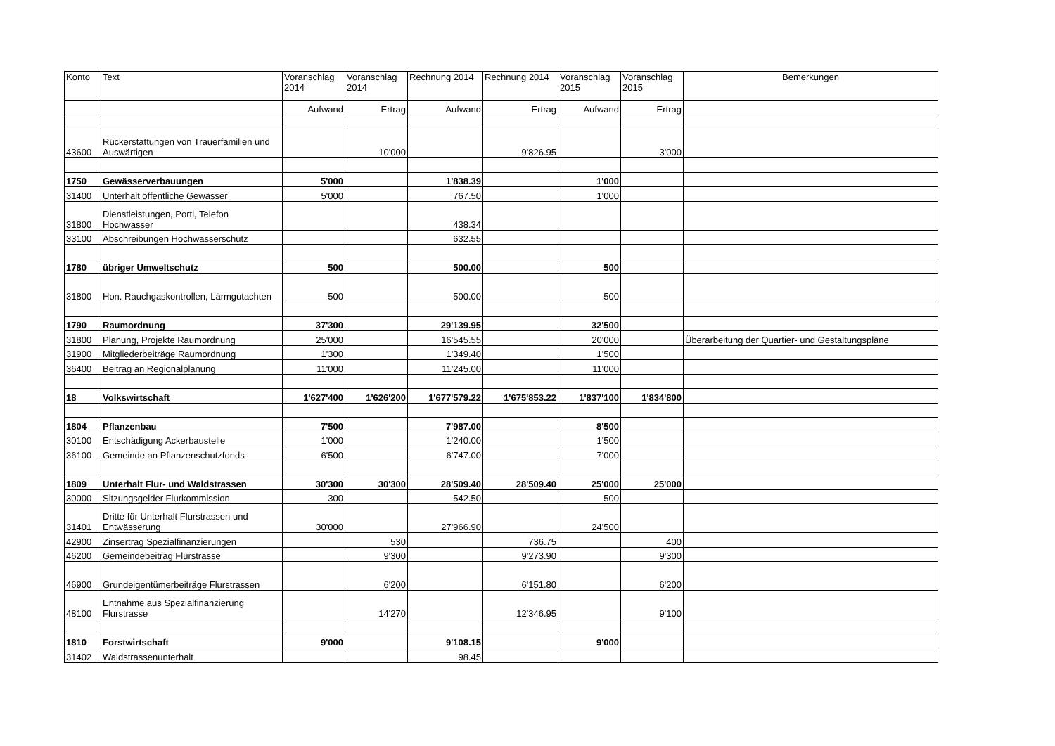| Konto | Text | Voranschlag 2014 | Voranschlag 2014 | Rechnung 2014 | Rechnung 2014 | Voranschlag 2015 | Voranschlag 2015 | Bemerkungen |
| --- | --- | --- | --- | --- | --- | --- | --- | --- |
| | | Aufwand | Ertrag | Aufwand | Ertrag | Aufwand | Ertrag | |
| 43600 | Rückerstattungen von Trauerfamilien und Auswärtigen | | 10'000 | | 9'826.95 | | 3'000 | |
| 1750 | Gewässerverbauungen | 5'000 | | 1'838.39 | | 1'000 | | |
| 31400 | Unterhalt öffentliche Gewässer | 5'000 | | 767.50 | | 1'000 | | |
| 31800 | Dienstleistungen, Porti, Telefon Hochwasser | | | 438.34 | | | | |
| 33100 | Abschreibungen Hochwasserschutz | | | 632.55 | | | | |
| 1780 | übriger Umweltschutz | 500 | | 500.00 | | 500 | | |
| 31800 | Hon. Rauchgaskontrollen, Lärmgutachten | 500 | | 500.00 | | 500 | | |
| 1790 | Raumordnung | 37'300 | | 29'139.95 | | 32'500 | | |
| 31800 | Planung, Projekte Raumordnung | 25'000 | | 16'545.55 | | 20'000 | | Überarbeitung der Quartier- und Gestaltungspläne |
| 31900 | Mitgliederbeiträge Raumordnung | 1'300 | | 1'349.40 | | 1'500 | | |
| 36400 | Beitrag an Regionalplanung | 11'000 | | 11'245.00 | | 11'000 | | |
| 18 | Volkswirtschaft | 1'627'400 | 1'626'200 | 1'677'579.22 | 1'675'853.22 | 1'837'100 | 1'834'800 | |
| 1804 | Pflanzenbau | 7'500 | | 7'987.00 | | 8'500 | | |
| 30100 | Entschädigung Ackerbaustelle | 1'000 | | 1'240.00 | | 1'500 | | |
| 36100 | Gemeinde an Pflanzenschutzfonds | 6'500 | | 6'747.00 | | 7'000 | | |
| 1809 | Unterhalt Flur- und Waldstrassen | 30'300 | 30'300 | 28'509.40 | 28'509.40 | 25'000 | 25'000 | |
| 30000 | Sitzungsgelder Flurkommission | 300 | | 542.50 | | 500 | | |
| 31401 | Dritte für Unterhalt Flurstrassen und Entwässerung | 30'000 | | 27'966.90 | | 24'500 | | |
| 42900 | Zinsertrag Spezialfinanzierungen | | 530 | | 736.75 | | 400 | |
| 46200 | Gemeindebeitrag Flurstrasse | | 9'300 | | 9'273.90 | | 9'300 | |
| 46900 | Grundeigentümerbeiträge Flurstrassen | | 6'200 | | 6'151.80 | | 6'200 | |
| 48100 | Entnahme aus Spezialfinanzierung Flurstrasse | | 14'270 | | 12'346.95 | | 9'100 | |
| 1810 | Forstwirtschaft | 9'000 | | 9'108.15 | | 9'000 | | |
| 31402 | Waldstrassenunterhalt | | | 98.45 | | | | |